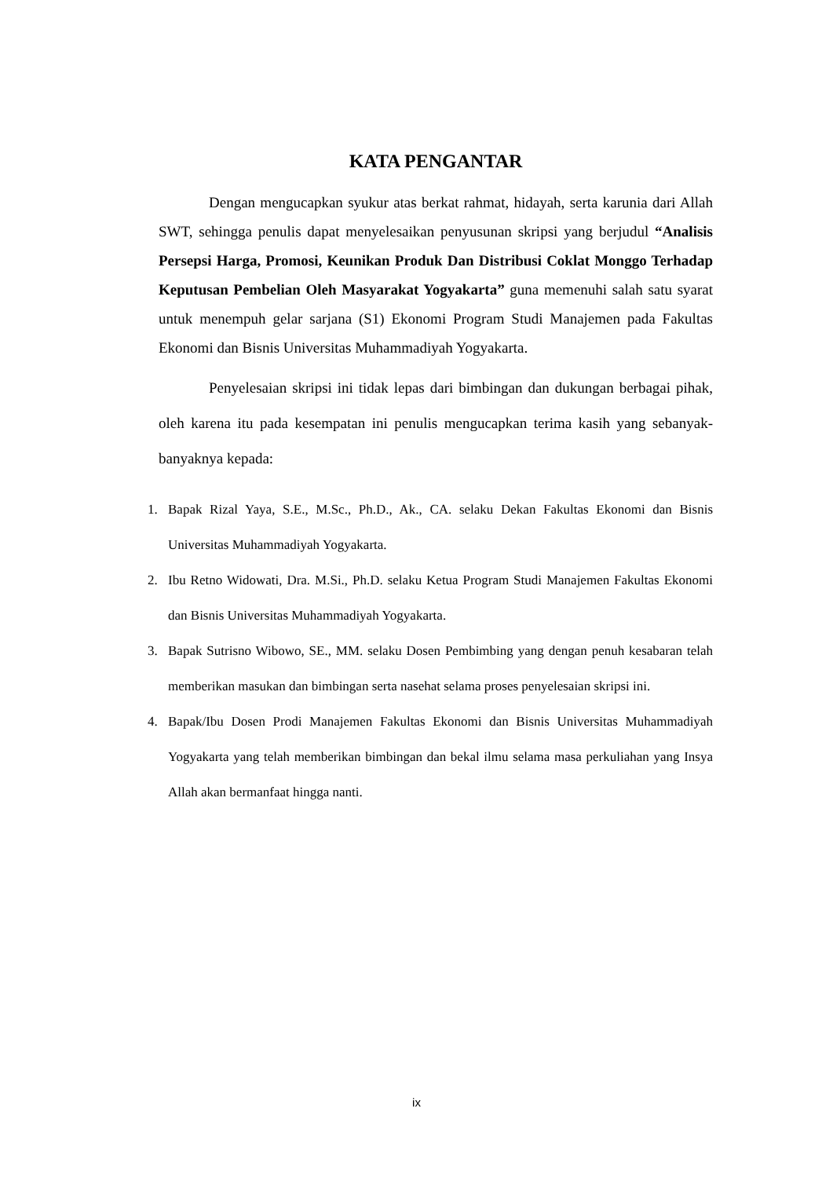KATA PENGANTAR
Dengan mengucapkan syukur atas berkat rahmat, hidayah, serta karunia dari Allah SWT, sehingga penulis dapat menyelesaikan penyusunan skripsi yang berjudul “Analisis Persepsi Harga, Promosi, Keunikan Produk Dan Distribusi Coklat Monggo Terhadap Keputusan Pembelian Oleh Masyarakat Yogyakarta” guna memenuhi salah satu syarat untuk menempuh gelar sarjana (S1) Ekonomi Program Studi Manajemen pada Fakultas Ekonomi dan Bisnis Universitas Muhammadiyah Yogyakarta.
Penyelesaian skripsi ini tidak lepas dari bimbingan dan dukungan berbagai pihak, oleh karena itu pada kesempatan ini penulis mengucapkan terima kasih yang sebanyak-banyaknya kepada:
1. Bapak Rizal Yaya, S.E., M.Sc., Ph.D., Ak., CA. selaku Dekan Fakultas Ekonomi dan Bisnis Universitas Muhammadiyah Yogyakarta.
2. Ibu Retno Widowati, Dra. M.Si., Ph.D. selaku Ketua Program Studi Manajemen Fakultas Ekonomi dan Bisnis Universitas Muhammadiyah Yogyakarta.
3. Bapak Sutrisno Wibowo, SE., MM. selaku Dosen Pembimbing yang dengan penuh kesabaran telah memberikan masukan dan bimbingan serta nasehat selama proses penyelesaian skripsi ini.
4. Bapak/Ibu Dosen Prodi Manajemen Fakultas Ekonomi dan Bisnis Universitas Muhammadiyah Yogyakarta yang telah memberikan bimbingan dan bekal ilmu selama masa perkuliahan yang Insya Allah akan bermanfaat hingga nanti.
ix